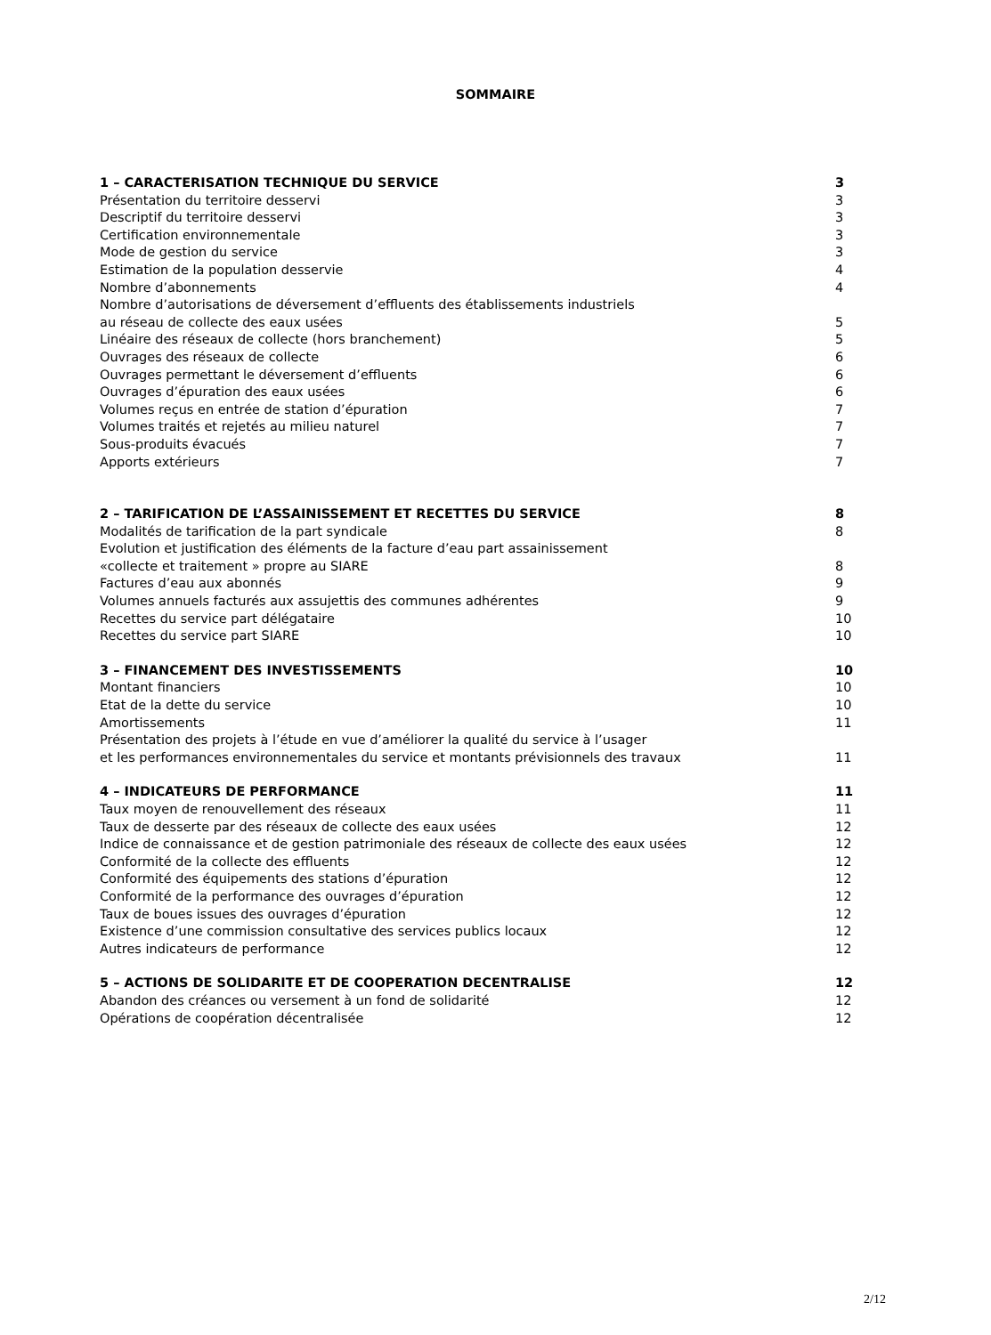SOMMAIRE
1 – CARACTERISATION TECHNIQUE DU SERVICE 3
Présentation du territoire desservi 3
Descriptif du territoire desservi 3
Certification environnementale 3
Mode de gestion du service 3
Estimation de la population desservie 4
Nombre d’abonnements 4
Nombre d’autorisations de déversement d’effluents des établissements industriels
au réseau de collecte des eaux usées
5
Linéaire des réseaux de collecte (hors branchement) 5
Ouvrages des réseaux de collecte 6
Ouvrages permettant le déversement d’effluents 6
Ouvrages d’épuration des eaux usées 6
Volumes reçus en entrée de station d’épuration 7
Volumes traités et rejetés au milieu naturel 7
Sous-produits évacués 7
Apports extérieurs 7
2 – TARIFICATION DE L’ASSAINISSEMENT ET RECETTES DU SERVICE 8
Modalités de tarification de la part syndicale 8
Evolution et justification des éléments de la facture d’eau part assainissement
«collecte et traitement » propre au SIARE
8
Factures d’eau aux abonnés 9
Volumes annuels facturés aux assujettis des communes adhérentes 9
Recettes du service part délégataire 10
Recettes du service part SIARE 10
3 – FINANCEMENT DES INVESTISSEMENTS 10
Montant financiers 10
Etat de la dette du service 10
Amortissements 11
Présentation des projets à l’étude en vue d’améliorer la qualité du service à l’usager
et les performances environnementales du service et montants prévisionnels des travaux
11
4 – INDICATEURS DE PERFORMANCE 11
Taux moyen de renouvellement des réseaux 11
Taux de desserte par des réseaux de collecte des eaux usées 12
Indice de connaissance et de gestion patrimoniale des réseaux de collecte des eaux usées 12
Conformité de la collecte des effluents 12
Conformité des équipements des stations d’épuration 12
Conformité de la performance des ouvrages d’épuration 12
Taux de boues issues des ouvrages d’épuration 12
Existence d’une commission consultative des services publics locaux 12
Autres indicateurs de performance 12
5 – ACTIONS DE SOLIDARITE ET DE COOPERATION DECENTRALISE 12
Abandon des créances ou versement à un fond de solidarité 12
Opérations de coopération décentralisée 12
2/12